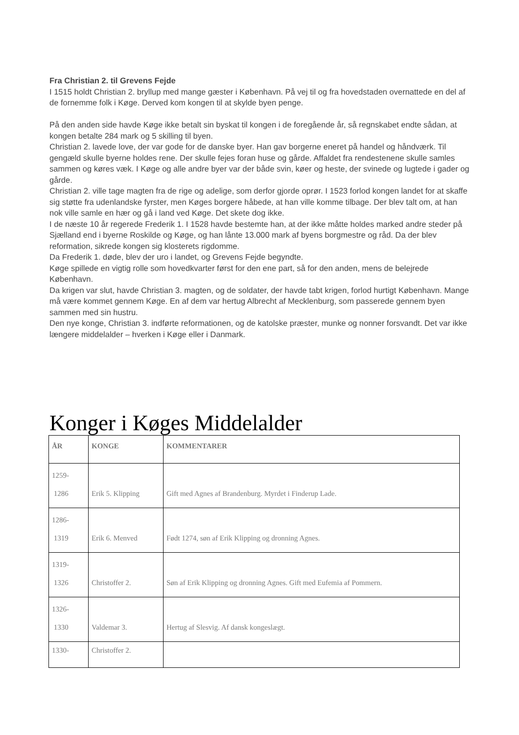Fra Christian 2. til Grevens Fejde
I 1515 holdt Christian 2. bryllup med mange gæster i København. På vej til og fra hovedstaden overnattede en del af de fornemme folk i Køge. Derved kom kongen til at skylde byen penge.
På den anden side havde Køge ikke betalt sin byskat til kongen i de foregående år, så regnskabet endte sådan, at kongen betalte 284 mark og 5 skilling til byen.
Christian 2. lavede love, der var gode for de danske byer. Han gav borgerne eneret på handel og håndværk. Til gengæld skulle byerne holdes rene. Der skulle fejes foran huse og gårde. Affaldet fra rendestenene skulle samles sammen og køres væk. I Køge og alle andre byer var der både svin, køer og heste, der svinede og lugtede i gader og gårde.
Christian 2. ville tage magten fra de rige og adelige, som derfor gjorde oprør. I 1523 forlod kongen landet for at skaffe sig støtte fra udenlandske fyrster, men Køges borgere håbede, at han ville komme tilbage. Der blev talt om, at han nok ville samle en hær og gå i land ved Køge. Det skete dog ikke.
I de næste 10 år regerede Frederik 1. I 1528 havde bestemte han, at der ikke måtte holdes marked andre steder på Sjælland end i byerne Roskilde og Køge, og han lånte 13.000 mark af byens borgmestre og råd. Da der blev reformation, sikrede kongen sig klosterets rigdomme.
Da Frederik 1. døde, blev der uro i landet, og Grevens Fejde begyndte.
Køge spillede en vigtig rolle som hovedkvarter først for den ene part, så for den anden, mens de belejrede København.
Da krigen var slut, havde Christian 3. magten, og de soldater, der havde tabt krigen, forlod hurtigt København. Mange må være kommet gennem Køge. En af dem var hertug Albrecht af Mecklenburg, som passerede gennem byen sammen med sin hustru.
Den nye konge, Christian 3. indførte reformationen, og de katolske præster, munke og nonner forsvandt. Det var ikke længere middelalder – hverken i Køge eller i Danmark.
Konger i Køges Middelalder
| ÅR | KONGE | KOMMENTARER |
| --- | --- | --- |
| 1259- 1286 | Erik 5. Klipping | Gift med Agnes af Brandenburg. Myrdet i Finderup Lade. |
| 1286- 1319 | Erik 6. Menved | Født 1274, søn af Erik Klipping og dronning Agnes. |
| 1319- 1326 | Christoffer 2. | Søn af Erik Klipping og dronning Agnes. Gift med Eufemia af Pommern. |
| 1326- 1330 | Valdemar 3. | Hertug af Slesvig. Af dansk kongeslægt. |
| 1330- | Christoffer 2. | |